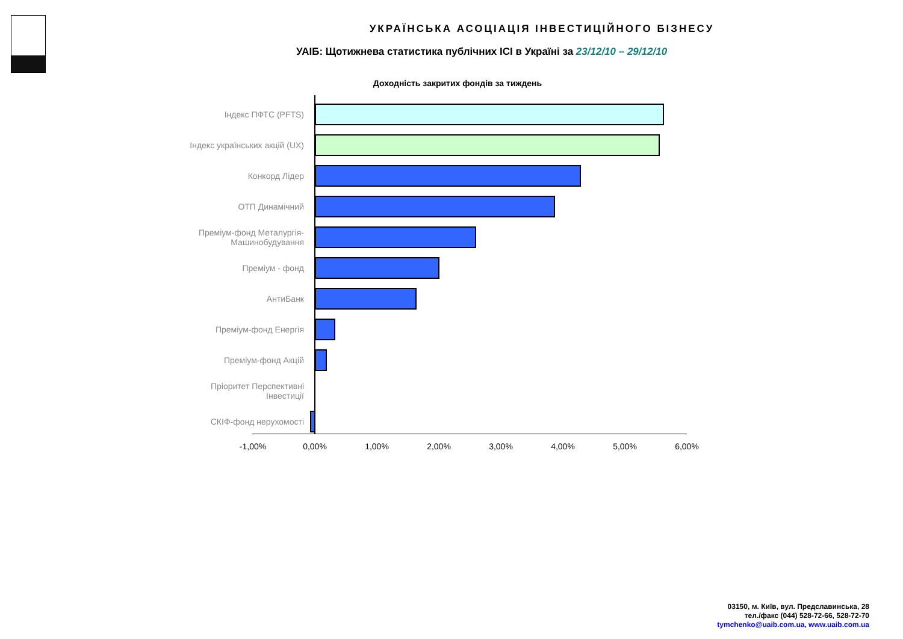УКРАЇНСЬКА АСОЦІАЦІЯ ІНВЕСТИЦІЙНОГО БІЗНЕСУ
УАІБ: Щотижнева статистика публічних ІСІ в Україні за 23/12/10 – 29/12/10
Доходність закритих фондів за тиждень
Індекс ПФТС (PFTS)
Індекс українських акцій (UX)
Конкорд Лідер
ОТП Динамічний
Преміум-фонд Металургія-
Машинобудування
Преміум - фонд
АнтиБанк
Преміум-фонд Енергія
Преміум-фонд Акцій
Пріоритет Перспективні
Інвестиції
СКІФ-фонд нерухомості
-1,00% 0,00% 1,00% 2,00% 3,00% 4,00% 5,00% 6,00%
03150, м. Київ, вул. Предславинська, 28
тел./факс (044) 528-72-66, 528-72-70
tymchenko@uaib.com.ua, www.uaib.com.ua